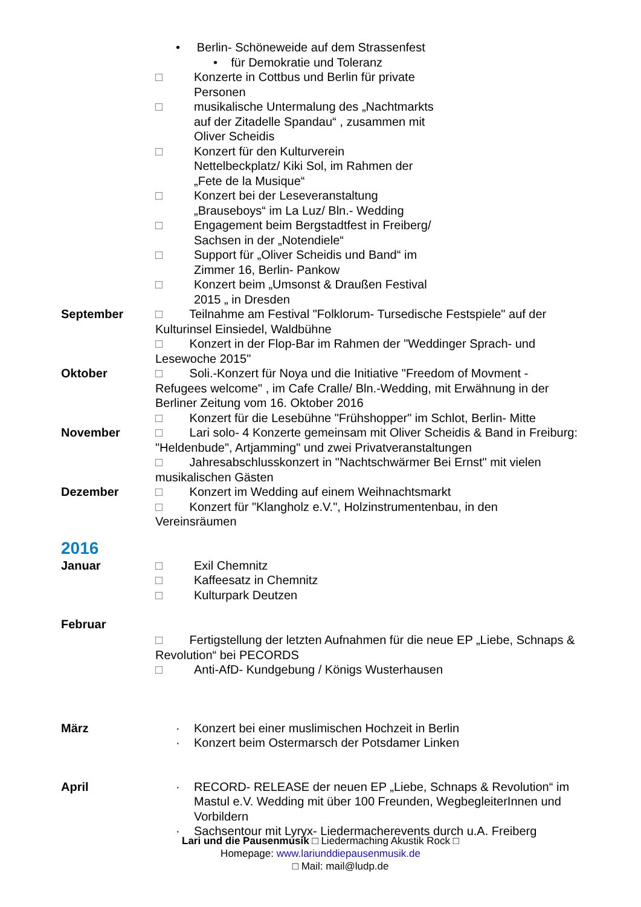• Berlin- Schöneweide auf dem Strassenfest
• für Demokratie und Toleranz
□ Konzerte in Cottbus und Berlin für private
Personen
□ musikalische Untermalung des „Nachtmarkts
auf der Zitadelle Spandau“ , zusammen mit
Oliver Scheidis
□ Konzert für den Kulturverein
Nettelbeckplatz/ Kiki Sol, im Rahmen der
„Fete de la Musique“
□ Konzert bei der Leseveranstaltung
„Brauseboys“ im La Luz/ Bln.- Wedding
□ Engagement beim Bergstadtfest in Freiberg/
Sachsen in der „Notendiele“
□ Support für „Oliver Scheidis und Band“ im
Zimmer 16, Berlin- Pankow
□ Konzert beim „Umsonst & Draußen Festival
2015 „ in Dresden
September □ Teilnahme am Festival "Folklorum- Tursedische Festspiele" auf der Kulturinsel Einsiedel, Waldbühne
□ Konzert in der Flop-Bar im Rahmen der "Weddinger Sprach- und Lesewoche 2015"
Oktober □ Soli.-Konzert für Noya und die Initiative "Freedom of Movment - Refugees welcome" , im Cafe Cralle/ Bln.-Wedding, mit Erwähnung in der Berliner Zeitung vom 16. Oktober 2016
□ Konzert für die Lesebühne "Frühshopper" im Schlot, Berlin- Mitte
November □ Lari solo- 4 Konzerte gemeinsam mit Oliver Scheidis & Band in Freiburg: "Heldenbude", Artjamming" und zwei Privatveranstaltungen
□ Jahresabschlusskonzert in "Nachtschwärmer Bei Ernst" mit vielen musikalischen Gästen
Dezember □ Konzert im Wedding auf einem Weihnachtsmarkt
□ Konzert für "Klangholz e.V.", Holzinstrumentenbau, in den Vereinsräumen
2016
Januar □ Exil Chemnitz
□ Kaffeesatz in Chemnitz
□ Kulturpark Deutzen
Februar
□ Fertigstellung der letzten Aufnahmen für die neue EP „Liebe, Schnaps & Revolution“ bei PECORDS
□ Anti-AfD- Kundgebung / Königs Wusterhausen
März · Konzert bei einer muslimischen Hochzeit in Berlin
· Konzert beim Ostermarsch der Potsdamer Linken
April · RECORD- RELEASE der neuen EP „Liebe, Schnaps & Revolution“ im Mastul e.V. Wedding mit über 100 Freunden, WegbegleiterInnen und Vorbildern
· Sachsentour mit Lyryx- Liedermacherevents durch u.A. Freiberg
Lari und die Pausenmusik □ Liedermaching Akustik Rock □
Homepage: www.lariunddiepausenmusik.de
□ Mail: mail@ludp.de